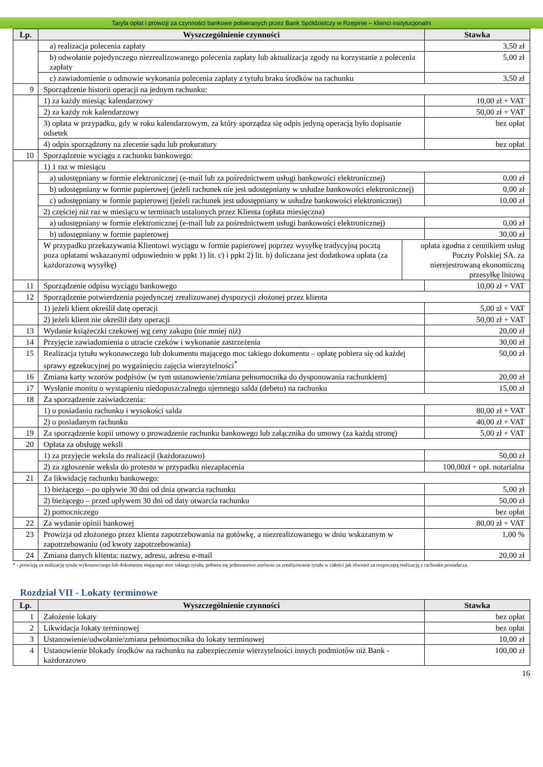Taryfa opłat i prowizji za czynności bankowe pobieranych przez Bank Spółdzielczy w Rzepinie – klienci instytucjonalni
| Lp. | Wyszczególnienie czynności | | Stawka |
| --- | --- | --- | --- |
| | a) realizacja polecenia zapłaty | | 3,50 zł |
| | b) odwołanie pojedynczego niezrealizowanego polecenia zapłaty lub aktualizacja zgody na korzystanie z polecenia zapłaty | | 5,00 zł |
| | c) zawiadomienie o odmowie wykonania polecenia zapłaty z tytułu braku środków na rachunku | | 3,50 zł |
| 9 | Sporządzenie historii operacji na jednym rachunku: | | |
| | 1) za każdy miesiąc kalendarzowy | | 10,00 zł + VAT |
| | 2) za każdy rok kalendarzowy | | 50,00 zł + VAT |
| | 3) opłata w przypadku, gdy w roku kalendarzowym, za który sporządza się odpis jedyną operacją było dopisanie odsetek | | bez opłat |
| | 4) odpis sporządzony na zlecenie sądu lub prokuratury | | bez opłat |
| 10 | Sporządzenie wyciągu z rachunku bankowego: | | |
| | 1) 1 raz w miesiącu | | |
| | a) udostępniany w formie elektronicznej (e-mail lub za pośrednictwem usługi bankowości elektronicznej) | | 0,00 zł |
| | b) udostępniany w formie papierowej (jeżeli rachunek nie jest udostępniany w usłudze bankowości elektronicznej) | | 0,00 zł |
| | c) udostępniany w formie papierowej (jeżeli rachunek jest udostępniany w usłudze bankowości elektronicznej) | | 10,00 zł |
| | 2) częściej niż raz w miesiącu w terminach ustalonych przez Klienta (opłata miesięczna) | | |
| | a) udostępniany w formie elektronicznej (e-mail lub za pośrednictwem usługi bankowości elektronicznej) | | 0,00 zł |
| | b) udostępniany w formie papierowej | | 30,00 zł |
| | W przypadku przekazywania Klientowi wyciągu w formie papierowej poprzez wysyłkę tradycyjną pocztą poza opłatami wskazanymi odpowiednio w ppkt 1) lit. c) i ppkt 2) lit. b) doliczana jest dodatkowa opłata (za każdorazową wysyłkę) | opłata zgodna z cennikiem usług Poczty Polskiej SA. za nierejestrowaną ekonomiczną przesyłkę listową | |
| 11 | Sporządzenie odpisu wyciągu bankowego | | 10,00 zł + VAT |
| 12 | Sporządzenie potwierdzenia pojedynczej zrealizowanej dyspozycji złożonej przez klienta | | |
| | 1) jeżeli klient określił datę operacji | | 5,00 zł + VAT |
| | 2) jeżeli klient nie określił daty operacji | | 50,00 zł + VAT |
| 13 | Wydanie książeczki czekowej wg ceny zakupu (nie mniej niż) | | 20,00 zł |
| 14 | Przyjęcie zawiadomienia o utracie czeków i wykonanie zastrzeżenia | | 30,00 zł |
| 15 | Realizacja tytułu wykonawczego lub dokumentu mającego moc takiego dokumentu – opłatę pobiera się od każdej sprawy egzekucyjnej po wygaśnięciu zajęcia wierzytelności<sup>*</sup> | | 50,00 zł |
| 16 | Zmiana karty wzorów podpisów (w tym ustanowienie/zmiana pełnomocnika do dysponowania rachunkiem) | | 20,00 zł |
| 17 | Wysłanie monitu o wystąpieniu niedopuszczalnego ujemnego salda (debetu) na rachunku | | 15,00 zł |
| 18 | Za sporządzenie zaświadczenia: | | |
| | 1) o posiadaniu rachunku i wysokości salda | | 80,00 zł + VAT |
| | 2) o posiadanym rachunku | | 40,00 zł + VAT |
| 19 | Za sporządzenie kopii umowy o prowadzenie rachunku bankowego lub załącznika do umowy (za każdą stronę) | | 5,00 zł + VAT |
| 20 | Opłata za obsługę weksli | | |
| | 1) za przyjęcie weksla do realizacji (każdorazowo) | | 50,00 zł |
| | 2) za zgłoszenie weksla do protestu w przypadku niezapłacenia | | 100,00zł + opł. notarialna |
| 21 | Za likwidację rachunku bankowego: | | |
| | 1) bieżącego – po upływie 30 dni od dnia otwarcia rachunku | | 5,00 zł |
| | 2) bieżącego – przed upływem 30 dni od daty otwarcia rachunku | | 50,00 zł |
| | 2) pomocniczego | | bez opłat |
| 22 | Za wydanie opinii bankowej | | 80,00 zł + VAT |
| 23 | Prowizja od złożonego przez klienta zapotrzebowania na gotówkę, a niezrealizowanego w dniu wskazanym w zapotrzebowaniu (od kwoty zapotrzebowania) | | 1,00 % |
| 24 | Zmiana danych klienta: nazwy, adresu, adresu e-mail | | 20,00 zł |
* - prowizję za realizację tytułu wykonawczego lub dokumentu mającego moc takiego tytułu, pobiera się jednorazowo zarówno za zrealizowanie tytułu w całości jak również za rozpoczętą realizację z rachunku posiadacza.
Rozdział VII - Lokaty terminowe
| Lp. | Wyszczególnienie czynności | Stawka |
| --- | --- | --- |
| 1 | Założenie lokaty | bez opłat |
| 2 | Likwidacja lokaty terminowej | bez opłat |
| 3 | Ustanowienie/odwołanie/zmiana pełnomocnika do lokaty terminowej | 10,00 zł |
| 4 | Ustanowienie blokady środków na rachunku na zabezpieczenie wierzytelności innych podmiotów niż Bank - każdorazowo | 100,00 zł |
16